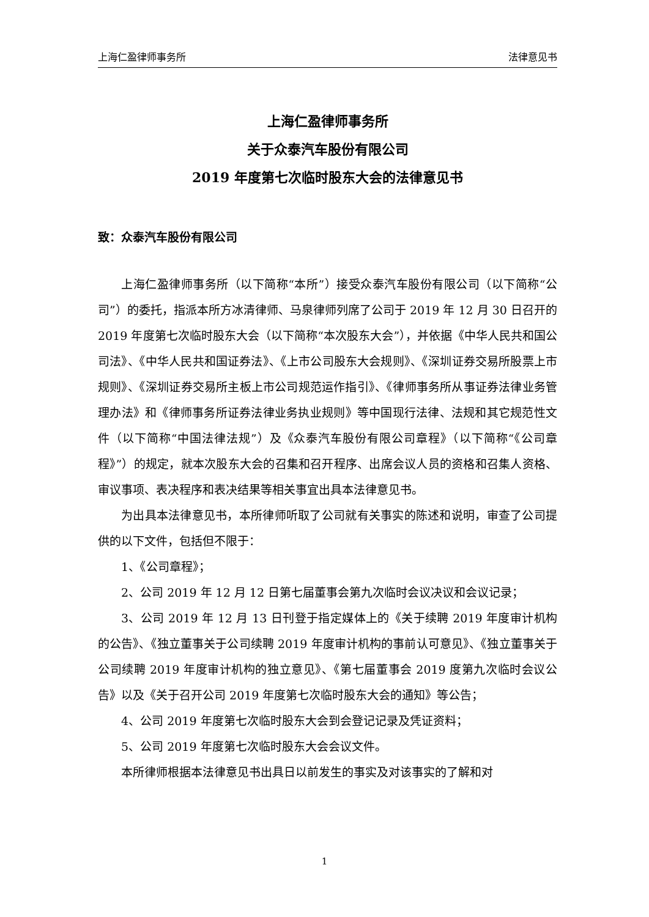上海仁盈律师事务所 法律意见书
上海仁盈律师事务所
关于众泰汽车股份有限公司
2019 年度第七次临时股东大会的法律意见书
致：众泰汽车股份有限公司
上海仁盈律师事务所（以下简称“本所”）接受众泰汽车股份有限公司（以下简称“公司”）的委托，指派本所方冰清律师、马泉律师列席了公司于 2019 年 12 月 30 日召开的 2019 年度第七次临时股东大会（以下简称“本次股东大会”），并依据《中华人民共和国公司法》、《中华人民共和国证券法》、《上市公司股东大会规则》、《深圳证券交易所股票上市规则》、《深圳证券交易所主板上市公司规范运作指引》、《律师事务所从事证券法律业务管理办法》和《律师事务所证券法律业务执业规则》等中国现行法律、法规和其它规范性文件（以下简称“中国法律法规”）及《众泰汽车股份有限公司章程》（以下简称“《公司章程》”）的规定，就本次股东大会的召集和召开程序、出席会议人员的资格和召集人资格、审议事项、表决程序和表决结果等相关事宜出具本法律意见书。
为出具本法律意见书，本所律师听取了公司就有关事实的陈述和说明，审查了公司提供的以下文件，包括但不限于：
1、《公司章程》；
2、公司 2019 年 12 月 12 日第七届董事会第九次临时会议决议和会议记录；
3、公司 2019 年 12 月 13 日刊登于指定媒体上的《关于续聘 2019 年度审计机构的公告》、《独立董事关于公司续聘 2019 年度审计机构的事前认可意见》、《独立董事关于公司续聘 2019 年度审计机构的独立意见》、《第七届董事会 2019 度第九次临时会议公告》以及《关于召开公司 2019 年度第七次临时股东大会的通知》等公告；
4、公司 2019 年度第七次临时股东大会到会登记记录及凭证资料；
5、公司 2019 年度第七次临时股东大会会议文件。
本所律师根据本法律意见书出具日以前发生的事实及对该事实的了解和对
1